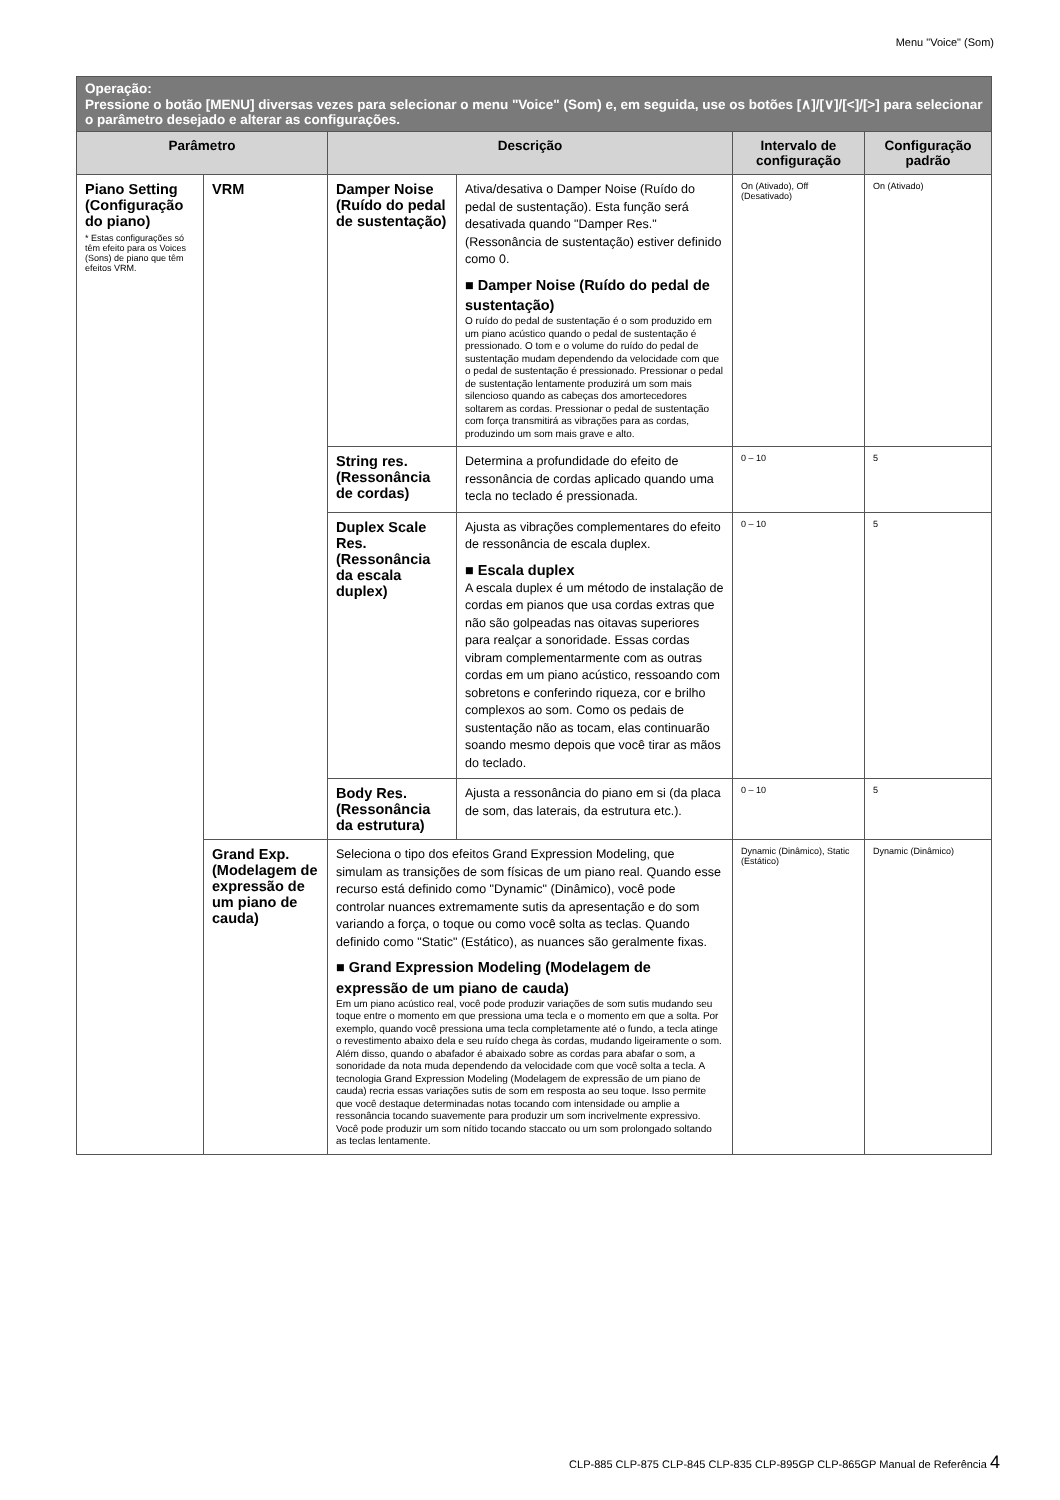Menu "Voice" (Som)
| Operação: Pressione o botão [MENU] diversas vezes para selecionar o menu "Voice" (Som) e, em seguida, use os botões [∧]/[∨]/[<]/[>] para selecionar o parâmetro desejado e alterar as configurações. | | | | | |
| --- | --- | --- | --- | --- | --- |
| Parâmetro | | Descrição | | Intervalo de configuração | Configuração padrão |
| Piano Setting (Configuração do piano) * Estas configurações só têm efeito para os Voices (Sons) de piano que têm efeitos VRM. | VRM | Damper Noise (Ruído do pedal de sustentação) | Ativa/desativa o Damper Noise (Ruído do pedal de sustentação). Esta função será desativada quando "Damper Res." (Ressonância de sustentação) estiver definido como 0. ■ Damper Noise (Ruído do pedal de sustentação) O ruído do pedal de sustentação é o som produzido em um piano acústico quando o pedal de sustentação é pressionado. O tom e o volume do ruído do pedal de sustentação mudam dependendo da velocidade com que o pedal de sustentação é pressionado. Pressionar o pedal de sustentação lentamente produzirá um som mais silencioso quando as cabeças dos amortecedores soltarem as cordas. Pressionar o pedal de sustentação com força transmitirá as vibrações para as cordas, produzindo um som mais grave e alto. | On (Ativado), Off (Desativado) | On (Ativado) |
| | | String res. (Ressonância de cordas) | Determina a profundidade do efeito de ressonância de cordas aplicado quando uma tecla no teclado é pressionada. | 0 – 10 | 5 |
| | | Duplex Scale Res. (Ressonância da escala duplex) | Ajusta as vibrações complementares do efeito de ressonância de escala duplex. ■ Escala duplex A escala duplex é um método de instalação de cordas em pianos que usa cordas extras que não são golpeadas nas oitavas superiores para realçar a sonoridade. Essas cordas vibram complementarmente com as outras cordas em um piano acústico, ressoando com sobretons e conferindo riqueza, cor e brilho complexos ao som. Como os pedais de sustentação não as tocam, elas continuarão soando mesmo depois que você tirar as mãos do teclado. | 0 – 10 | 5 |
| | | Body Res. (Ressonância da estrutura) | Ajusta a ressonância do piano em si (da placa de som, das laterais, da estrutura etc.). | 0 – 10 | 5 |
| | Grand Exp. (Modelagem de expressão de um piano de cauda) | Seleciona o tipo dos efeitos Grand Expression Modeling, que simulam as transições de som físicas de um piano real. Quando esse recurso está definido como "Dynamic" (Dinâmico), você pode controlar nuances extremamente sutis da apresentação e do som variando a força, o toque ou como você solta as teclas. Quando definido como "Static" (Estático), as nuances são geralmente fixas. ■ Grand Expression Modeling (Modelagem de expressão de um piano de cauda) Em um piano acústico real, você pode produzir variações de som sutis mudando seu toque entre o momento em que pressiona uma tecla e o momento em que a solta. Por exemplo, quando você pressiona uma tecla completamente até o fundo, a tecla atinge o revestimento abaixo dela e seu ruído chega às cordas, mudando ligeiramente o som. Além disso, quando o abafador é abaixado sobre as cordas para abafar o som, a sonoridade da nota muda dependendo da velocidade com que você solta a tecla. A tecnologia Grand Expression Modeling (Modelagem de expressão de um piano de cauda) recria essas variações sutis de som em resposta ao seu toque. Isso permite que você destaque determinadas notas tocando com intensidade ou amplie a ressonância tocando suavemente para produzir um som incrivelmente expressivo. Você pode produzir um som nítido tocando staccato ou um som prolongado soltando as teclas lentamente. | | Dynamic (Dinâmico), Static (Estático) | Dynamic (Dinâmico) |
CLP-885 CLP-875 CLP-845 CLP-835 CLP-895GP CLP-865GP Manual de Referência 4